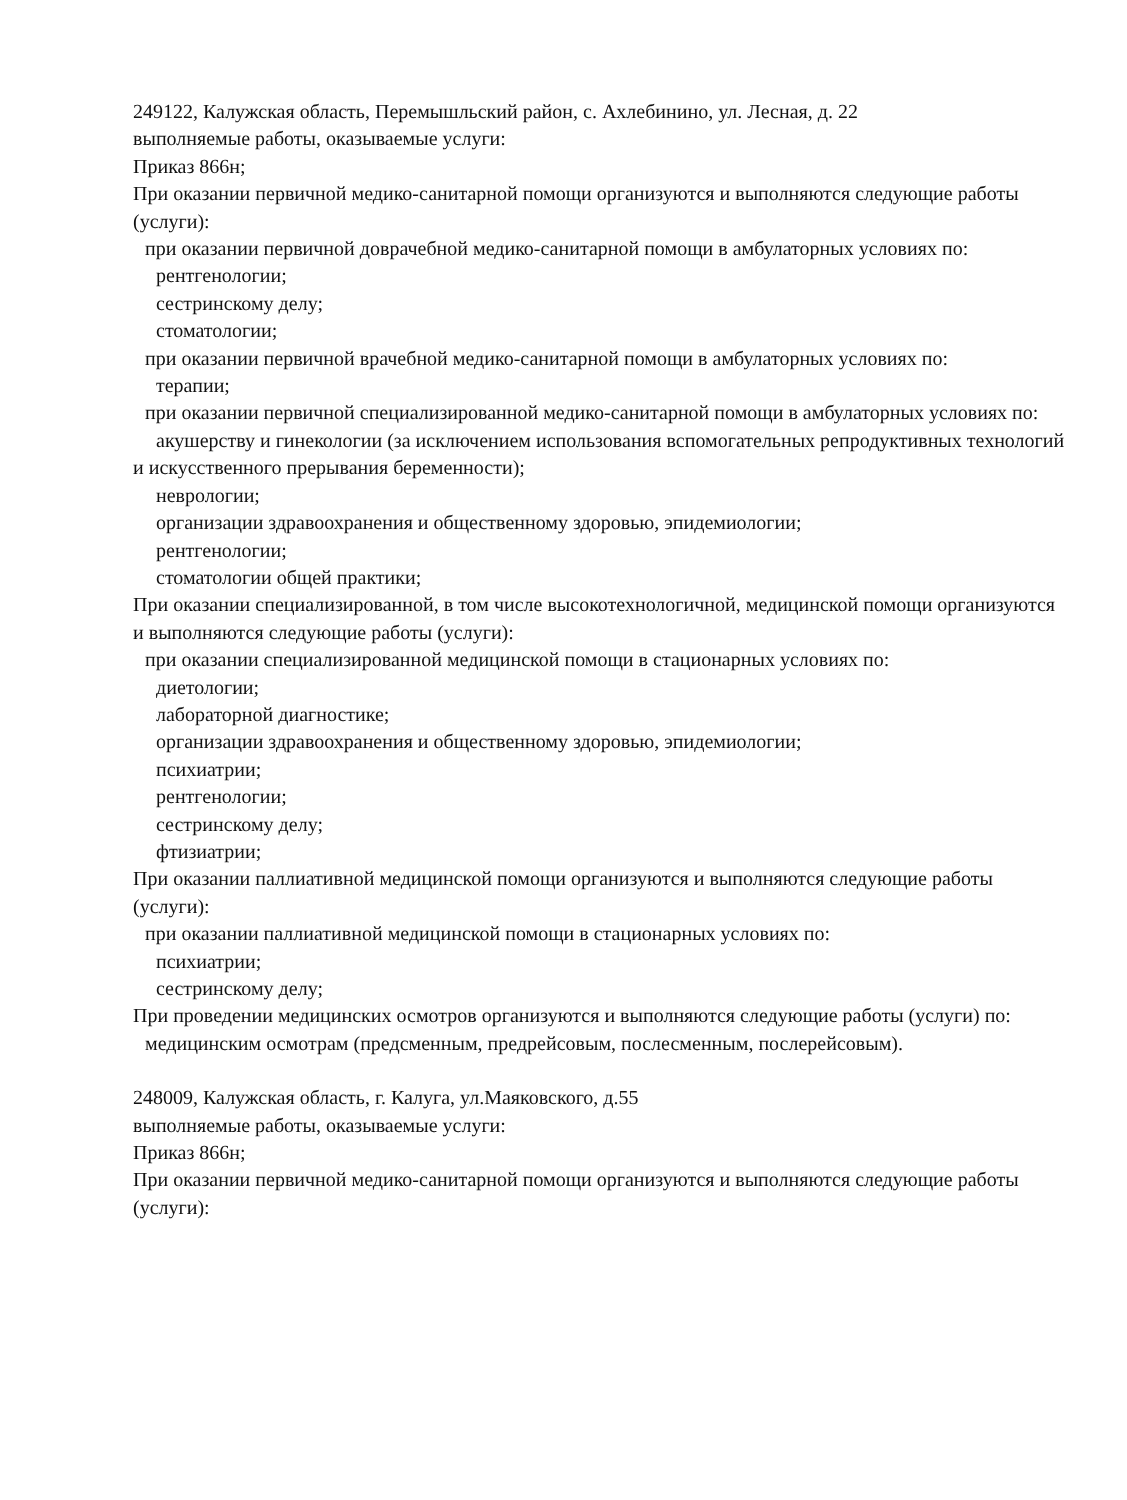249122, Калужская область, Перемышльский район, с. Ахлебинино, ул. Лесная, д. 22
выполняемые работы, оказываемые услуги:
Приказ 866н;
При оказании первичной медико-санитарной помощи организуются и выполняются следующие работы (услуги):
при оказании первичной доврачебной медико-санитарной помощи в амбулаторных условиях по:
рентгенологии;
сестринскому делу;
стоматологии;
при оказании первичной врачебной медико-санитарной помощи в амбулаторных условиях по:
терапии;
при оказании первичной специализированной медико-санитарной помощи в амбулаторных условиях по:
акушерству и гинекологии (за исключением использования вспомогательных репродуктивных технологий и искусственного прерывания беременности);
неврологии;
организации здравоохранения и общественному здоровью, эпидемиологии;
рентгенологии;
стоматологии общей практики;
При оказании специализированной, в том числе высокотехнологичной, медицинской помощи организуются и выполняются следующие работы (услуги):
при оказании специализированной медицинской помощи в стационарных условиях по:
диетологии;
лабораторной диагностике;
организации здравоохранения и общественному здоровью, эпидемиологии;
психиатрии;
рентгенологии;
сестринскому делу;
фтизиатрии;
При оказании паллиативной медицинской помощи организуются и выполняются следующие работы (услуги):
при оказании паллиативной медицинской помощи в стационарных условиях по:
психиатрии;
сестринскому делу;
При проведении медицинских осмотров организуются и выполняются следующие работы (услуги) по:
медицинским осмотрам (предсменным, предрейсовым, послесменным, послерейсовым).
248009, Калужская область, г. Калуга, ул.Маяковского, д.55
выполняемые работы, оказываемые услуги:
Приказ 866н;
При оказании первичной медико-санитарной помощи организуются и выполняются следующие работы (услуги):